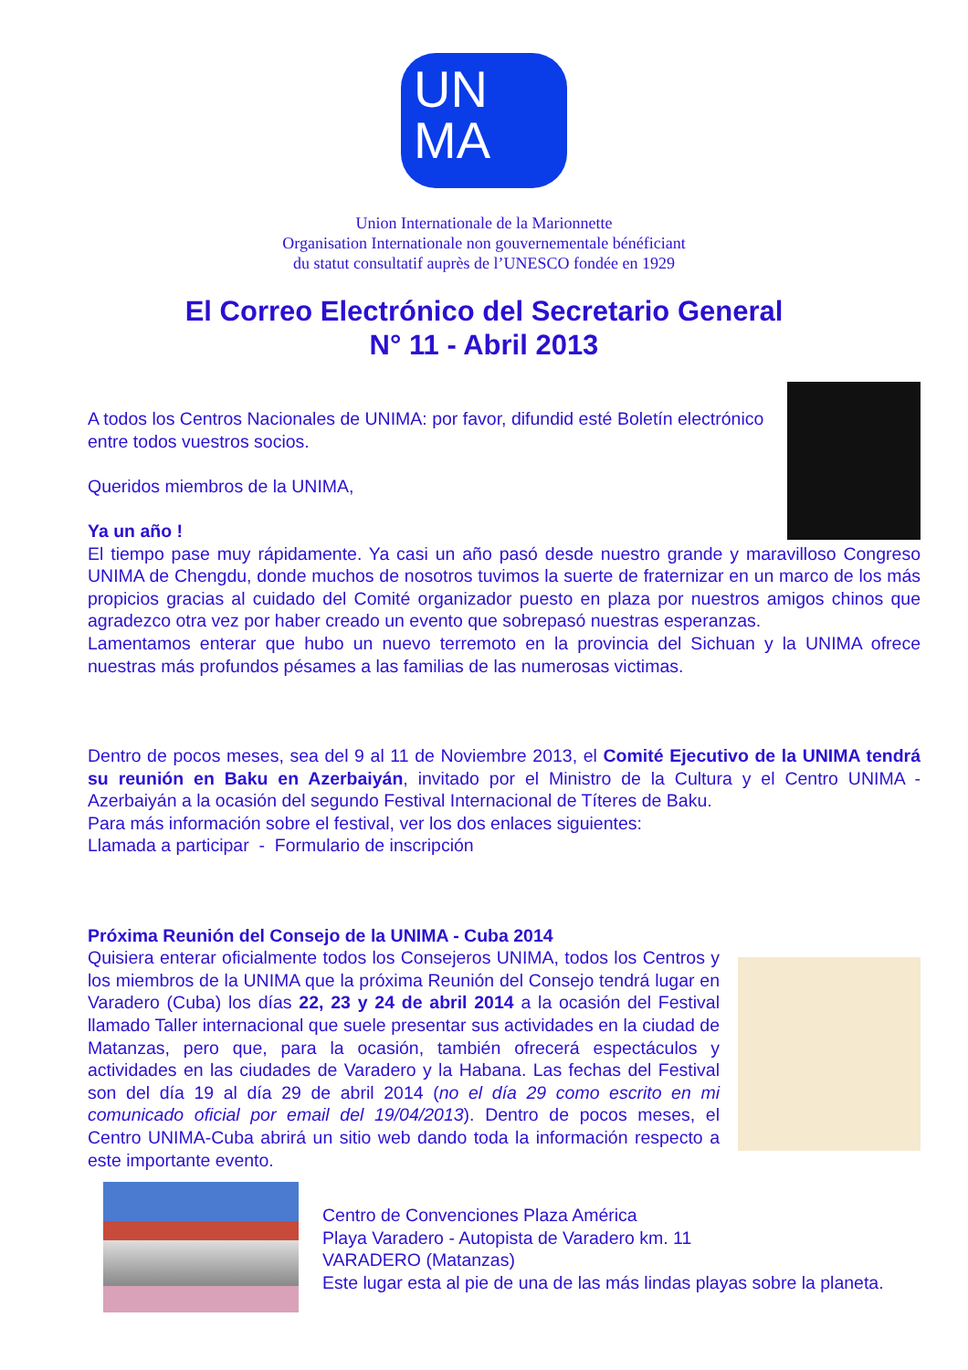UN
MA
Union Internationale de la Marionnette
Organisation Internationale non gouvernementale bénéficiant
du statut consultatif auprès de l’UNESCO fondée en 1929
El Correo Electrónico del Secretario General
N° 11 - Abril 2013
A todos los Centros Nacionales de UNIMA: por favor, difundid esté Boletín electrónico entre todos vuestros socios.
Queridos miembros de la UNIMA,
Ya un año !
El tiempo pase muy rápidamente. Ya casi un año pasó desde nuestro grande y maravilloso Congreso UNIMA de Chengdu, donde muchos de nosotros tuvimos la suerte de fraternizar en un marco de los más propicios gracias al cuidado del Comité organizador puesto en plaza por nuestros amigos chinos que agradezco otra vez por haber creado un evento que sobrepasó nuestras esperanzas.
Lamentamos enterar que hubo un nuevo terremoto en la provincia del Sichuan y la UNIMA ofrece nuestras más profundos pésames a las familias de las numerosas victimas.
Dentro de pocos meses, sea del 9 al 11 de Noviembre 2013, el Comité Ejecutivo de la UNIMA tendrá su reunión en Baku en Azerbaiyán, invitado por el Ministro de la Cultura y el Centro UNIMA - Azerbaiyán a la ocasión del segundo Festival Internacional de Títeres de Baku.
Para más información sobre el festival, ver los dos enlaces siguientes:
Llamada a participar - Formulario de inscripción
Próxima Reunión del Consejo de la UNIMA - Cuba 2014
Quisiera enterar oficialmente todos los Consejeros UNIMA, todos los Centros y los miembros de la UNIMA que la próxima Reunión del Consejo tendrá lugar en Varadero (Cuba) los días 22, 23 y 24 de abril 2014 a la ocasión del Festival llamado Taller internacional que suele presentar sus actividades en la ciudad de Matanzas, pero que, para la ocasión, también ofrecerá espectáculos y actividades en las ciudades de Varadero y la Habana. Las fechas del Festival son del día 19 al día 29 de abril 2014 (no el día 29 como escrito en mi comunicado oficial por email del 19/04/2013). Dentro de pocos meses, el Centro UNIMA-Cuba abrirá un sitio web dando toda la información respecto a este importante evento.
Centro de Convenciones Plaza América
Playa Varadero - Autopista de Varadero km. 11
VARADERO (Matanzas)
Este lugar esta al pie de una de las más lindas playas sobre la planeta.